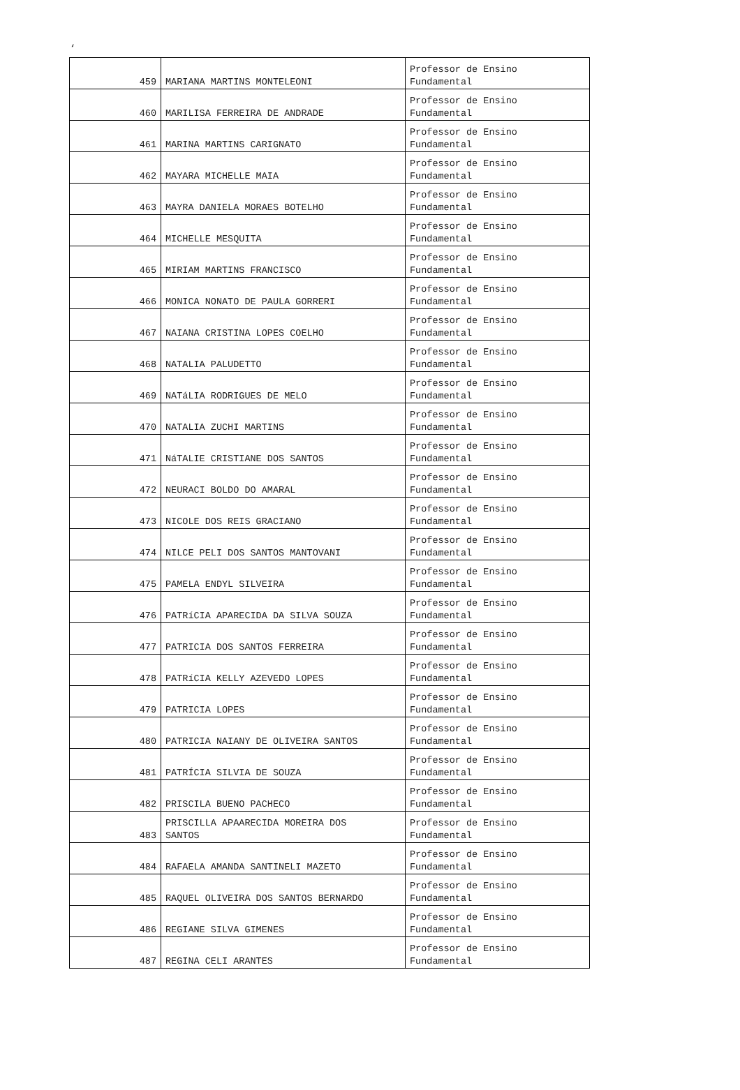‘
| 459 | MARIANA MARTINS MONTELEONI | Professor de Ensino Fundamental |
| 460 | MARILISA FERREIRA DE ANDRADE | Professor de Ensino Fundamental |
| 461 | MARINA MARTINS CARIGNATO | Professor de Ensino Fundamental |
| 462 | MAYARA MICHELLE MAIA | Professor de Ensino Fundamental |
| 463 | MAYRA DANIELA MORAES BOTELHO | Professor de Ensino Fundamental |
| 464 | MICHELLE MESQUITA | Professor de Ensino Fundamental |
| 465 | MIRIAM MARTINS FRANCISCO | Professor de Ensino Fundamental |
| 466 | MONICA NONATO DE PAULA GORRERI | Professor de Ensino Fundamental |
| 467 | NAIANA CRISTINA LOPES COELHO | Professor de Ensino Fundamental |
| 468 | NATALIA PALUDETTO | Professor de Ensino Fundamental |
| 469 | NATáLIA RODRIGUES DE MELO | Professor de Ensino Fundamental |
| 470 | NATALIA ZUCHI MARTINS | Professor de Ensino Fundamental |
| 471 | NáTALIE CRISTIANE DOS SANTOS | Professor de Ensino Fundamental |
| 472 | NEURACI BOLDO DO AMARAL | Professor de Ensino Fundamental |
| 473 | NICOLE DOS REIS GRACIANO | Professor de Ensino Fundamental |
| 474 | NILCE PELI DOS SANTOS MANTOVANI | Professor de Ensino Fundamental |
| 475 | PAMELA ENDYL SILVEIRA | Professor de Ensino Fundamental |
| 476 | PATRíCIA APARECIDA DA SILVA SOUZA | Professor de Ensino Fundamental |
| 477 | PATRICIA DOS SANTOS FERREIRA | Professor de Ensino Fundamental |
| 478 | PATRíCIA KELLY AZEVEDO LOPES | Professor de Ensino Fundamental |
| 479 | PATRICIA LOPES | Professor de Ensino Fundamental |
| 480 | PATRICIA NAIANY DE OLIVEIRA SANTOS | Professor de Ensino Fundamental |
| 481 | PATRÍCIA SILVIA DE SOUZA | Professor de Ensino Fundamental |
| 482 | PRISCILA BUENO PACHECO | Professor de Ensino Fundamental |
| 483 | PRISCILLA APAARECIDA MOREIRA DOS SANTOS | Professor de Ensino Fundamental |
| 484 | RAFAELA AMANDA SANTINELI MAZETO | Professor de Ensino Fundamental |
| 485 | RAQUEL OLIVEIRA DOS SANTOS BERNARDO | Professor de Ensino Fundamental |
| 486 | REGIANE SILVA GIMENES | Professor de Ensino Fundamental |
| 487 | REGINA CELI ARANTES | Professor de Ensino Fundamental |